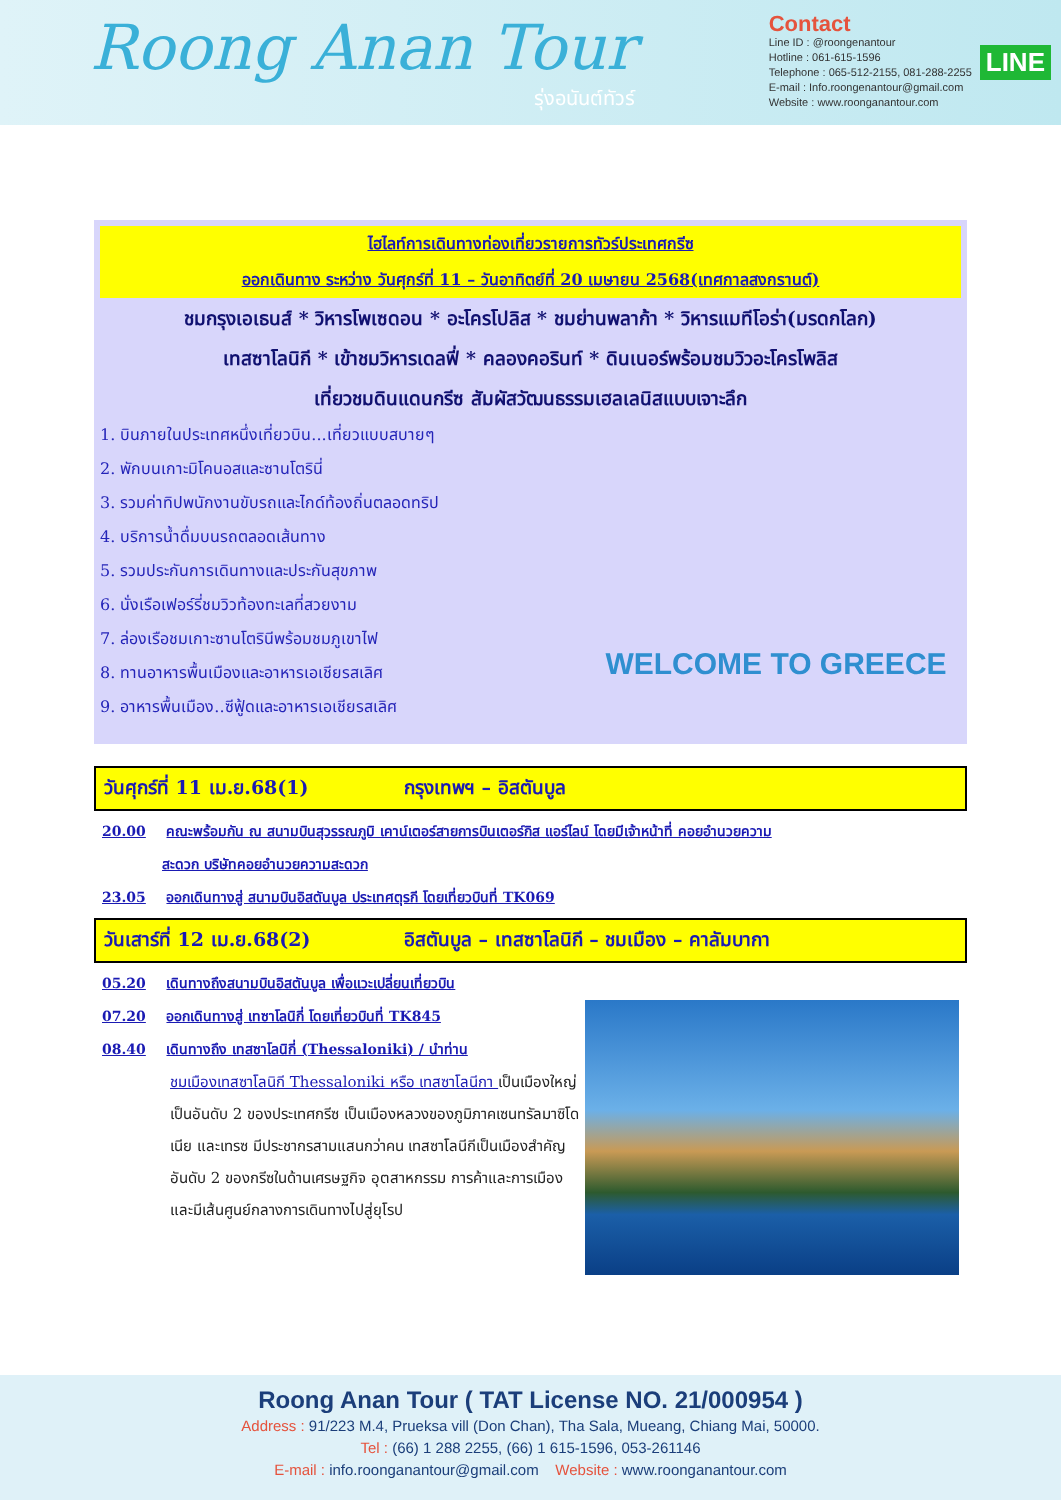Roong Anan Tour
รุ่งอนันต์ทัวร์
Contact
Line ID : @roongenantour
Hotline : 061-615-1596
Telephone : 065-512-2155, 081-288-2255
E-mail : Info.roongenantour@gmail.com
Website : www.roonganantour.com
LINE
ไฮไลท์การเดินทางท่องเที่ยวรายการทัวร์ประเทศกรีซ
ออกเดินทาง ระหว่าง วันศุกร์ที่ 11 – วันอาทิตย์ที่ 20 เมษายน 2568(เทศกาลสงกรานต์)
ชมกรุงเอเธนส์ * วิหารโพเซดอน * อะโครโปลิส * ชมย่านพลาก้า * วิหารแมทีโอร่า(มรดกโลก)
เทสซาโลนิกี * เข้าชมวิหารเดลฟี่ * คลองคอรินท์ * ดินเนอร์พร้อมชมวิวอะโครโพลิส
เที่ยวชมดินแดนกรีซ สัมผัสวัฒนธรรมเฮลเลนิสแบบเจาะลึก
1. บินภายในประเทศหนึ่งเที่ยวบิน...เที่ยวแบบสบายๆ
2. พักบนเกาะมิโคนอสและซานโตรินี่
3. รวมค่าทิปพนักงานขับรถและไกด์ท้องถิ่นตลอดทริป
4. บริการน้ำดื่มบนรถตลอดเส้นทาง
5. รวมประกันการเดินทางและประกันสุขภาพ
6. นั่งเรือเฟอร์รี่ชมวิวท้องทะเลที่สวยงาม
7. ล่องเรือชมเกาะซานโตรินีพร้อมชมภูเขาไฟ
8. ทานอาหารพื้นเมืองและอาหารเอเชียรสเลิศ
9. อาหารพื้นเมือง..ซีฟู้ดและอาหารเอเชียรสเลิศ
WELCOME TO GREECE
วันศุกร์ที่ 11 เม.ย.68(1) กรุงเทพฯ – อิสตันบูล
20.00 คณะพร้อมกัน ณ สนามบินสุวรรณภูมิ เคาน์เตอร์สายการบินเตอร์กิส แอร์ไลน์ โดยมีเจ้าหน้าที่ คอยอำนวยความ
สะดวก บริษัทคอยอำนวยความสะดวก
23.05 ออกเดินทางสู่ สนามบินอิสตันบูล ประเทศตุรกี โดยเที่ยวบินที่ TK069
วันเสาร์ที่ 12 เม.ย.68(2) อิสตันบูล – เทสซาโลนิกี – ชมเมือง – คาลัมบากา
05.20 เดินทางถึงสนามบินอิสตันบูล เพื่อแวะเปลี่ยนเที่ยวบิน
07.20 ออกเดินทางสู่ เทซาโลนิกี่ โดยเที่ยวบินที่ TK845
08.40 เดินทางถึง เทสซาโลนิกี่ (Thessaloniki) / นำท่าน
ชมเมืองเทสซาโลนิกี Thessaloniki หรือ เทสซาโลนีกา เป็นเมืองใหญ่เป็นอันดับ 2 ของประเทศกรีซ เป็นเมืองหลวงของภูมิภาคเซนทรัลมาซิโดเนีย และเทรซ มีประชากรสามแสนกว่าคน เทสซาโลนีกีเป็นเมืองสำคัญอันดับ 2 ของกรีซในด้านเศรษฐกิจ อุตสาหกรรม การค้าและการเมือง และมีเส้นศูนย์กลางการเดินทางไปสู่ยุโรป
Roong Anan Tour ( TAT License NO. 21/000954 )
Address : 91/223 M.4, Prueksa vill (Don Chan), Tha Sala, Mueang, Chiang Mai, 50000.
Tel : (66) 1 288 2255, (66) 1 615-1596, 053-261146
E-mail : info.roonganantour@gmail.com Website : www.roonganantour.com